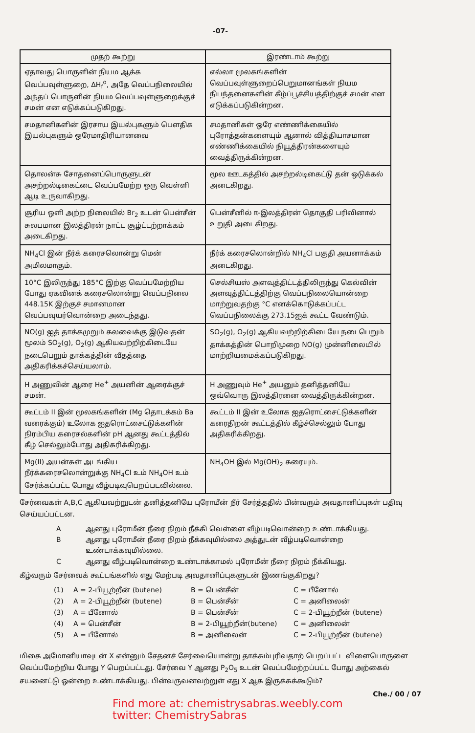-07-
| முதற் கூற்று | இரண்டாம் கூற்று |
| --- | --- |
| ஏதாவது பொருளின் நியம ஆக்க வெப்பவுள்ளுறை, ΔH<sub>f</sub><sup>o</sup>, அதே வெப்பநிலையில் அந்தப் பொருளின் நியம வெப்பவுள்ளுறைக்குச் சமன் என எடுக்கப்படுகிறது. | எல்லா மூலகங்களின் வெப்பவுள்ளுறைப்பெறுமானங்கள் நியம நிபந்தனைகளின் கீழ்ப்பூச்சியத்திற்குச் சமன் என எடுக்கப்படுகின்றன. |
| சமதானிகளின் இரசாய இயல்புகளும் பௌதிக இயல்புகளும் ஒரேமாதிரியானவை | சமதானிகள் ஒரே எண்ணிக்கையில் புரோத்தன்களையும் ஆனால் வித்தியாசமான எண்ணிக்கையில் நியூத்திரன்களையும் வைத்திருக்கின்றன. |
| தொலன்சு சோதனைப்பொருளுடன் அசற்றல்டிகைட்டை வெப்பமேற்ற ஒரு வெள்ளி ஆடி உருவாகிறது. | மூல ஊடகத்தில் அசற்றல்டிகைட்டு தன் ஒடுக்கல் அடைகிறது. |
| சூரிய ஒளி அற்ற நிலையில் Br<sub>2</sub> உடன் பென்சீன் சுலபமான இலத்திரன் நாட்ட சூழ்ட்டற்றாக்கம் அடைகிறது. | பென்சீனில் π-இலத்திரன் தொகுதி பரிவினால் உறுதி அடைகிறது. |
| NH<sub>4</sub>Cl இன் நீர்க் கரைசலொன்று மென் அமிலமாகும். | நீர்க் கரைசலொன்றில் NH<sub>4</sub>Cl பகுதி அயனாக்கம் அடைகிறது. |
| 10°C இலிருந்து 185°C இற்கு வெப்பமேற்றிய போது ஏகவினக் கரைசலொன்று வெப்பநிலை 448.15K இற்குச் சமானமான வெப்பவுயர்வொன்றை அடைந்தது. | செல்சியஸ் அளவுத்திட்டத்திலிருந்து கெல்வின் அளவுத்திட்டத்திற்கு வெப்பநிலையொன்றை மாற்றுவதற்கு °C எனக்கொடுக்கப்பட்ட வெப்பநிலைக்கு 273.15ஐக் கூட்ட வேண்டும். |
| NO(g) ஐத் தாக்கமுறும் கலவைக்கு இடுவதன் மூலம் SO<sub>2</sub>(g), O<sub>2</sub>(g) ஆகியவற்றிற்கிடையே நடைபெறும் தாக்கத்தின் வீதத்தை அதிகரிக்கச்செய்யலாம். | SO<sub>2</sub>(g), O<sub>2</sub>(g) ஆகியவற்றிற்கிடையே நடைபெறும் தாக்கத்தின் பொறிமுறை NO(g) முன்னிலையில் மாற்றியமைக்கப்படுகிறது. |
| H அணுவின் ஆரை He<sup>+</sup> அயனின் ஆரைக்குச் சமன். | H அணுவும் He<sup>+</sup> அயனும் தனித்தனியே ஒவ்வொரு இலத்திரனை வைத்திருக்கின்றன. |
| கூட்டம் II இன் மூலகங்களின் (Mg தொடக்கம் Ba வரைக்கும்) உலோக ஐதரொட்சைட்டுக்களின் நிரம்பிய கரைசல்களின் pH ஆனது கூட்டத்தில் கீழ் செல்லும்போது அதிகரிக்கிறது. | கூட்டம் II இன் உலோக ஐதரொட்சைட்டுக்களின் கரைதிறன் கூட்டத்தில் கீழ்ச்செல்லும் போது அதிகரிக்கிறது. |
| Mg(II) அயன்கள் அடங்கிய நீர்க்கரைசலொன்றுக்கு NH<sub>4</sub>Cl உம் NH<sub>4</sub>OH உம் சேர்க்கப்பட்ட போது வீழ்படிவுபெறப்படவில்லை. | NH<sub>4</sub>OH இல் Mg(OH)<sub>2</sub> கரையும். |
சேர்வைகள் A,B,C ஆகியவற்றுடன் தனித்தனியே புரோமீன் நீர் சேர்த்ததில் பின்வரும் அவதானிப்புகள் பதிவு செய்யப்பட்டன.
Aஆனது புரோமீன் நீரை நிறம் நீக்கி வெள்ளை வீழ்படிவொன்றை உண்டாக்கியது. B ஆனது புரோமீன் நீரை நிறம் நீக்கவுமில்லை அத்துடன் வீழ்படிவொன்றை உண்டாக்கவுமில்லை. C ஆனது வீழ்படிவொன்றை உண்டாக்காமல் புரோமீன் நீரை நிறம் நீக்கியது.
கீழ்வரும் சேர்வைக் கூட்டங்களில் எது மேற்படி அவதானிப்புகளுடன் இணங்குகிறது?
(1) A = 2-பியூற்றீன் (butene) B = பென்சீன் C = பீனோல் (2) A = 2-பியூற்றீன் (butene) B = பென்சீன் C = அனிலைன் (3) A = பீனோல் B = பென்சீன் C = 2-பியூற்றீன் (butene) (4) A = பென்சீன் B = 2-பியூற்றீன்(butene) C = அனிலைன் (5) A = பீனோல் B = அனிலைன் C = 2-பியூற்றீன் (butene)
மிகை அமோனியாவுடன் X என்னும் சேதனச் சேர்வையொன்று தாக்கம்புரிவதாற் பெறப்பட்ட விளைபொருளை வெப்பமேற்றிய போது Y பெறப்பட்டது. சேர்வை Y ஆனது P<sub>2</sub>O<sub>5</sub> உடன் வெப்பமேற்றப்பட்ட போது அற்கைல் சயனைட்டு ஒன்றை உண்டாக்கியது. பின்வருவனவற்றுள் எது X ஆக இருக்கக்கூடும்?
Che./ 00 / 07
Find more at: chemistrysabras.weebly.com
twitter: ChemistrySabras